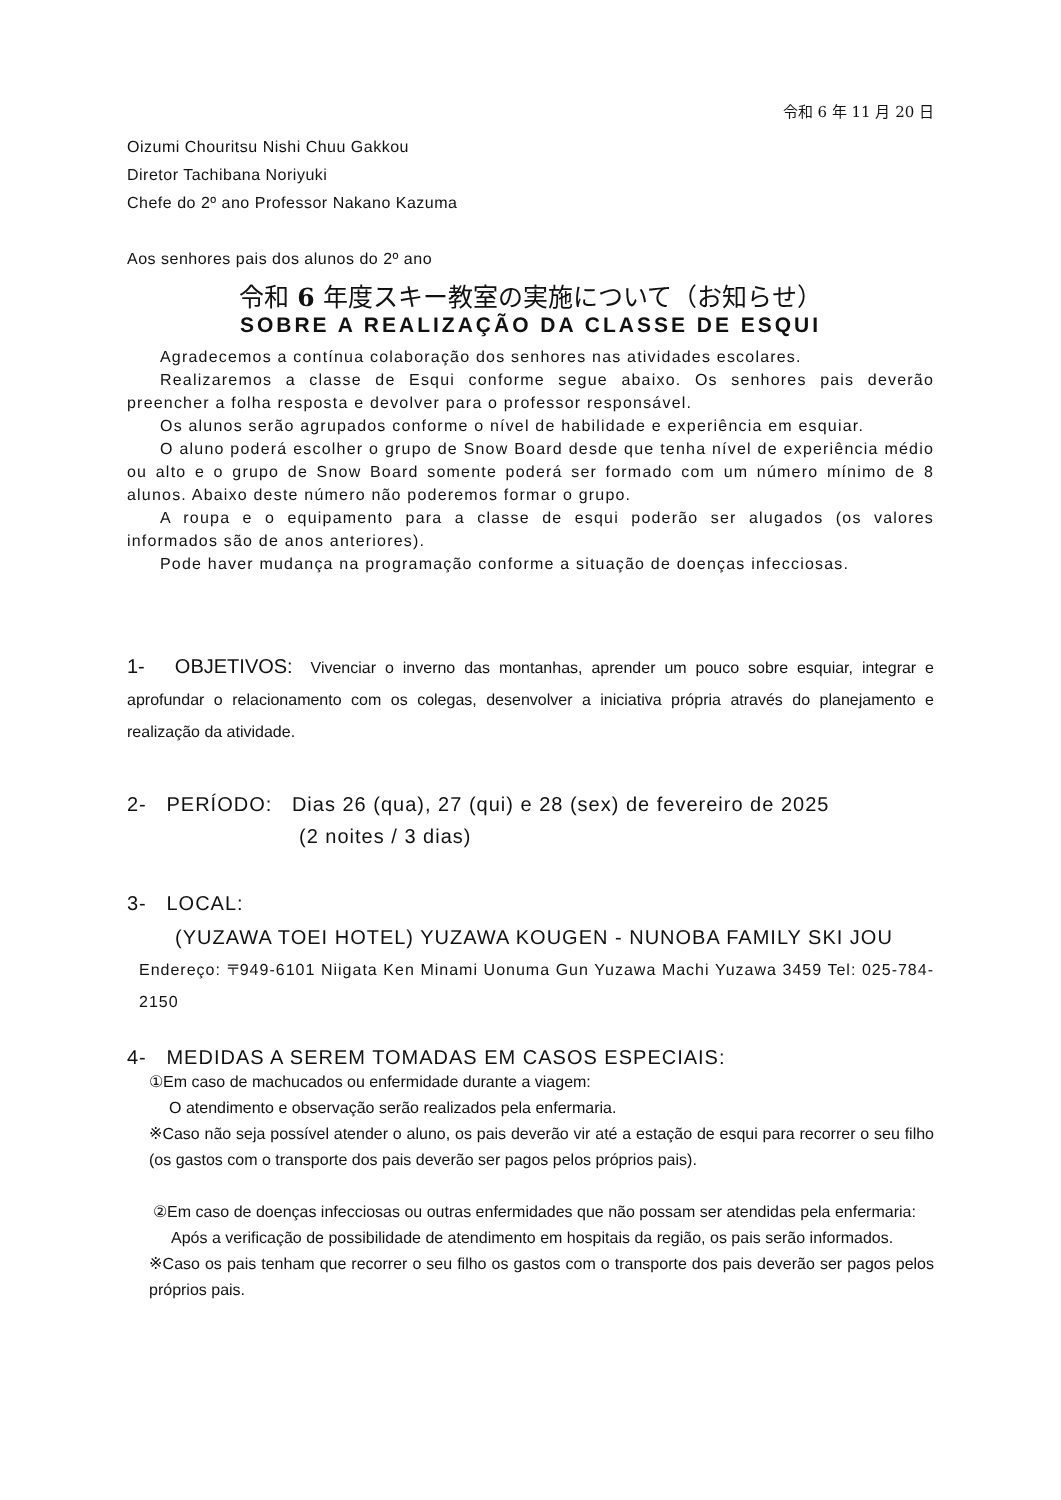令和 6 年 11 月 20 日
Oizumi Chouritsu Nishi Chuu Gakkou
Diretor Tachibana Noriyuki
Chefe do 2º ano Professor Nakano Kazuma
Aos senhores pais dos alunos do 2º ano
令和 6 年度スキー教室の実施について（お知らせ）
SOBRE A REALIZAÇÃO DA CLASSE DE ESQUI
Agradecemos a contínua colaboração dos senhores nas atividades escolares.
Realizaremos a classe de Esqui conforme segue abaixo. Os senhores pais deverão preencher a folha resposta e devolver para o professor responsável.
Os alunos serão agrupados conforme o nível de habilidade e experiência em esquiar.
O aluno poderá escolher o grupo de Snow Board desde que tenha nível de experiência médio ou alto e o grupo de Snow Board somente poderá ser formado com um número mínimo de 8 alunos. Abaixo deste número não poderemos formar o grupo.
A roupa e o equipamento para a classe de esqui poderão ser alugados (os valores informados são de anos anteriores).
Pode haver mudança na programação conforme a situação de doenças infecciosas.
1- OBJETIVOS: Vivenciar o inverno das montanhas, aprender um pouco sobre esquiar, integrar e aprofundar o relacionamento com os colegas, desenvolver a iniciativa própria através do planejamento e realização da atividade.
2- PERÍODO: Dias 26 (qua), 27 (qui) e 28 (sex) de fevereiro de 2025
(2 noites / 3 dias)
3- LOCAL:
(YUZAWA TOEI HOTEL) YUZAWA KOUGEN - NUNOBA FAMILY SKI JOU
Endereço: 〒949-6101 Niigata Ken Minami Uonuma Gun Yuzawa Machi Yuzawa 3459 Tel: 025-784-2150
4- MEDIDAS A SEREM TOMADAS EM CASOS ESPECIAIS:
①Em caso de machucados ou enfermidade durante a viagem:
O atendimento e observação serão realizados pela enfermaria.
※Caso não seja possível atender o aluno, os pais deverão vir até a estação de esqui para recorrer o seu filho (os gastos com o transporte dos pais deverão ser pagos pelos próprios pais).
②Em caso de doenças infecciosas ou outras enfermidades que não possam ser atendidas pela enfermaria:
Após a verificação de possibilidade de atendimento em hospitais da região, os pais serão informados.
※Caso os pais tenham que recorrer o seu filho os gastos com o transporte dos pais deverão ser pagos pelos próprios pais.